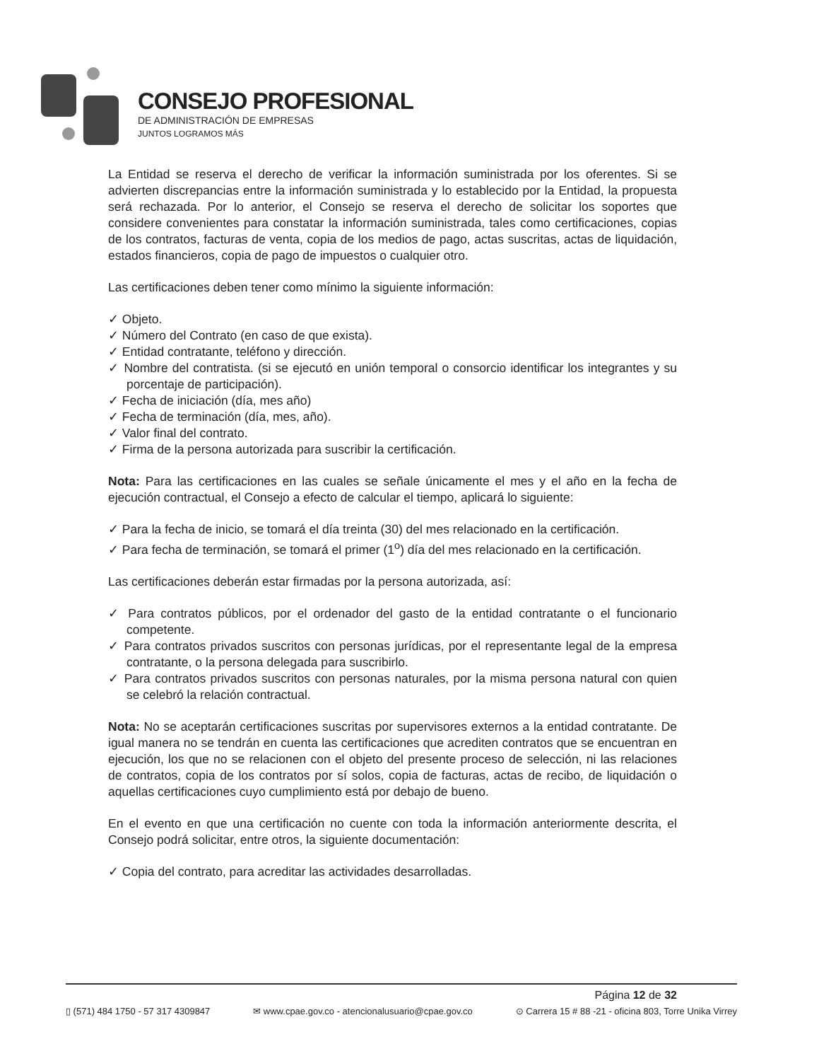CONSEJO PROFESIONAL
DE ADMINISTRACIÓN DE EMPRESAS
JUNTOS LOGRAMOS MÁS
La Entidad se reserva el derecho de verificar la información suministrada por los oferentes. Si se advierten discrepancias entre la información suministrada y lo establecido por la Entidad, la propuesta será rechazada. Por lo anterior, el Consejo se reserva el derecho de solicitar los soportes que considere convenientes para constatar la información suministrada, tales como certificaciones, copias de los contratos, facturas de venta, copia de los medios de pago, actas suscritas, actas de liquidación, estados financieros, copia de pago de impuestos o cualquier otro.
Las certificaciones deben tener como mínimo la siguiente información:
✓ Objeto.
✓ Número del Contrato (en caso de que exista).
✓ Entidad contratante, teléfono y dirección.
✓ Nombre del contratista. (si se ejecutó en unión temporal o consorcio identificar los integrantes y su porcentaje de participación).
✓ Fecha de iniciación (día, mes año)
✓ Fecha de terminación (día, mes, año).
✓ Valor final del contrato.
✓ Firma de la persona autorizada para suscribir la certificación.
Nota: Para las certificaciones en las cuales se señale únicamente el mes y el año en la fecha de ejecución contractual, el Consejo a efecto de calcular el tiempo, aplicará lo siguiente:
✓ Para la fecha de inicio, se tomará el día treinta (30) del mes relacionado en la certificación.
✓ Para fecha de terminación, se tomará el primer (1<sup>o</sup>) día del mes relacionado en la certificación.
Las certificaciones deberán estar firmadas por la persona autorizada, así:
✓ Para contratos públicos, por el ordenador del gasto de la entidad contratante o el funcionario competente.
✓ Para contratos privados suscritos con personas jurídicas, por el representante legal de la empresa contratante, o la persona delegada para suscribirlo.
✓ Para contratos privados suscritos con personas naturales, por la misma persona natural con quien se celebró la relación contractual.
Nota: No se aceptarán certificaciones suscritas por supervisores externos a la entidad contratante. De igual manera no se tendrán en cuenta las certificaciones que acrediten contratos que se encuentran en ejecución, los que no se relacionen con el objeto del presente proceso de selección, ni las relaciones de contratos, copia de los contratos por sí solos, copia de facturas, actas de recibo, de liquidación o aquellas certificaciones cuyo cumplimiento está por debajo de bueno.
En el evento en que una certificación no cuente con toda la información anteriormente descrita, el Consejo podrá solicitar, entre otros, la siguiente documentación:
✓ Copia del contrato, para acreditar las actividades desarrolladas.
Página 12 de 32
▯ (571) 484 1750 - 57 317 4309847 ✉ www.cpae.gov.co - atencionalusuario@cpae.gov.co ⊙ Carrera 15 # 88 -21 - oficina 803, Torre Unika Virrey